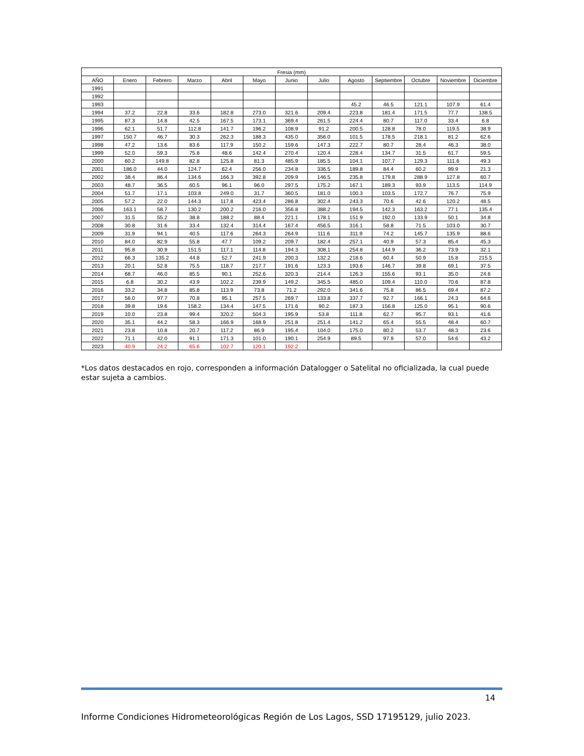| Fresia (mm) | | | | | | | | | | | | |
| --- | --- | --- | --- | --- | --- | --- | --- | --- | --- | --- | --- | --- |
| AÑO | Enero | Febrero | Marzo | Abril | Mayo | Junio | Julio | Agosto | Septiembre | Octubre | Noviembre | Diciembre |
| 1991 | | | | | | | | | | | | |
| 1992 | | | | | | | | | | | | |
| 1993 | | | | | | | | 45.2 | 46.5 | 121.1 | 107.9 | 61.4 |
| 1994 | 37.2 | 22.8 | 33.6 | 182.8 | 273.0 | 321.6 | 209.4 | 223.8 | 181.4 | 171.5 | 77.7 | 138.5 |
| 1995 | 87.3 | 14.8 | 42.5 | 167.5 | 173.1 | 369.4 | 261.5 | 224.4 | 80.7 | 117.0 | 33.4 | 6.8 |
| 1996 | 62.1 | 51.7 | 112.8 | 141.7 | 196.2 | 108.9 | 91.2 | 200.5 | 128.8 | 78.0 | 119.5 | 38.9 |
| 1997 | 150.7 | 46.7 | 30.3 | 262.3 | 188.3 | 435.0 | 356.0 | 101.5 | 178.5 | 218.1 | 81.2 | 62.6 |
| 1998 | 47.2 | 13.6 | 83.6 | 117.9 | 150.2 | 159.6 | 147.3 | 222.7 | 80.7 | 28.4 | 46.3 | 38.0 |
| 1999 | 52.0 | 59.3 | 75.8 | 48.6 | 142.4 | 270.4 | 120.4 | 228.4 | 134.7 | 31.5 | 61.7 | 59.5 |
| 2000 | 60.2 | 149.8 | 82.8 | 125.8 | 81.3 | 485.9 | 185.5 | 104.1 | 107.7 | 129.3 | 111.6 | 49.3 |
| 2001 | 186.0 | 44.0 | 124.7 | 62.4 | 256.0 | 234.8 | 336.5 | 189.8 | 84.4 | 60.2 | 99.9 | 21.3 |
| 2002 | 38.4 | 86.4 | 134.6 | 166.3 | 392.8 | 209.9 | 146.5 | 235.8 | 179.8 | 288.9 | 127.8 | 60.7 |
| 2003 | 48.7 | 36.5 | 60.5 | 96.1 | 96.0 | 297.5 | 175.2 | 167.1 | 189.3 | 93.9 | 113.5 | 114.9 |
| 2004 | 51.7 | 17.1 | 103.8 | 249.0 | 31.7 | 360.5 | 181.0 | 100.3 | 103.5 | 172.7 | 76.7 | 75.9 |
| 2005 | 57.2 | 22.0 | 144.3 | 117.8 | 423.4 | 286.8 | 302.4 | 243.3 | 70.6 | 42.6 | 120.2 | 48.5 |
| 2006 | 163.1 | 58.7 | 130.2 | 200.2 | 216.0 | 356.8 | 388.2 | 194.5 | 142.3 | 163.2 | 77.1 | 135.4 |
| 2007 | 31.5 | 55.2 | 38.8 | 188.2 | 88.4 | 221.1 | 178.1 | 151.9 | 192.0 | 133.9 | 50.1 | 34.8 |
| 2008 | 30.8 | 31.6 | 33.4 | 132.4 | 314.4 | 167.4 | 456.5 | 316.1 | 58.8 | 71.5 | 103.0 | 30.7 |
| 2009 | 31.9 | 94.1 | 40.5 | 117.6 | 264.3 | 264.9 | 111.6 | 311.9 | 74.2 | 145.7 | 135.9 | 88.6 |
| 2010 | 84.0 | 82.9 | 55.8 | 47.7 | 109.2 | 209.7 | 182.4 | 257.1 | 40.9 | 57.3 | 85.4 | 45.3 |
| 2011 | 95.8 | 30.9 | 151.5 | 117.1 | 114.8 | 194.3 | 308.1 | 254.8 | 144.9 | 36.2 | 73.9 | 32.1 |
| 2012 | 66.3 | 135.2 | 44.8 | 52.7 | 241.9 | 200.3 | 132.2 | 218.6 | 60.4 | 50.9 | 15.8 | 215.5 |
| 2013 | 20.1 | 52.8 | 75.5 | 118.7 | 217.7 | 191.6 | 123.3 | 193.6 | 146.7 | 39.8 | 69.1 | 37.5 |
| 2014 | 68.7 | 46.0 | 85.5 | 90.1 | 252.6 | 320.3 | 214.4 | 126.3 | 155.6 | 93.1 | 35.0 | 24.6 |
| 2015 | 6.8 | 30.2 | 43.9 | 102.2 | 239.9 | 149.2 | 345.5 | 485.0 | 109.4 | 110.0 | 70.6 | 87.8 |
| 2016 | 33.2 | 34.8 | 85.8 | 113.9 | 73.8 | 71.2 | 292.0 | 341.6 | 75.8 | 86.5 | 69.4 | 87.2 |
| 2017 | 56.0 | 97.7 | 70.8 | 95.1 | 257.5 | 269.7 | 133.8 | 337.7 | 92.7 | 166.1 | 24.3 | 64.6 |
| 2018 | 39.8 | 19.6 | 158.2 | 134.4 | 147.5 | 171.6 | 90.2 | 187.3 | 156.8 | 125.0 | 95.1 | 90.6 |
| 2019 | 10.0 | 23.8 | 99.4 | 320.2 | 504.3 | 195.9 | 53.8 | 111.8 | 62.7 | 95.7 | 93.1 | 41.6 |
| 2020 | 35.1 | 44.2 | 58.3 | 166.9 | 168.9 | 251.8 | 251.4 | 141.2 | 65.4 | 55.5 | 48.4 | 60.7 |
| 2021 | 23.8 | 10.8 | 20.7 | 117.2 | 86.9 | 195.4 | 104.0 | 175.0 | 80.2 | 53.7 | 48.3 | 23.6 |
| 2022 | 71.1 | 42.0 | 91.1 | 171.3 | 101.0 | 190.1 | 254.9 | 89.5 | 97.9 | 57.0 | 54.6 | 43.2 |
| 2023 | 40.9 | 24.2 | 65.6 | 102.7 | 120.1 | 192.2 | | | | | | |
*Los datos destacados en rojo, corresponden a información Datalogger o Satelital no oficializada, la cual puede estar sujeta a cambios.
14
Informe Condiciones Hidrometeorológicas Región de Los Lagos, SSD 17195129, julio 2023.